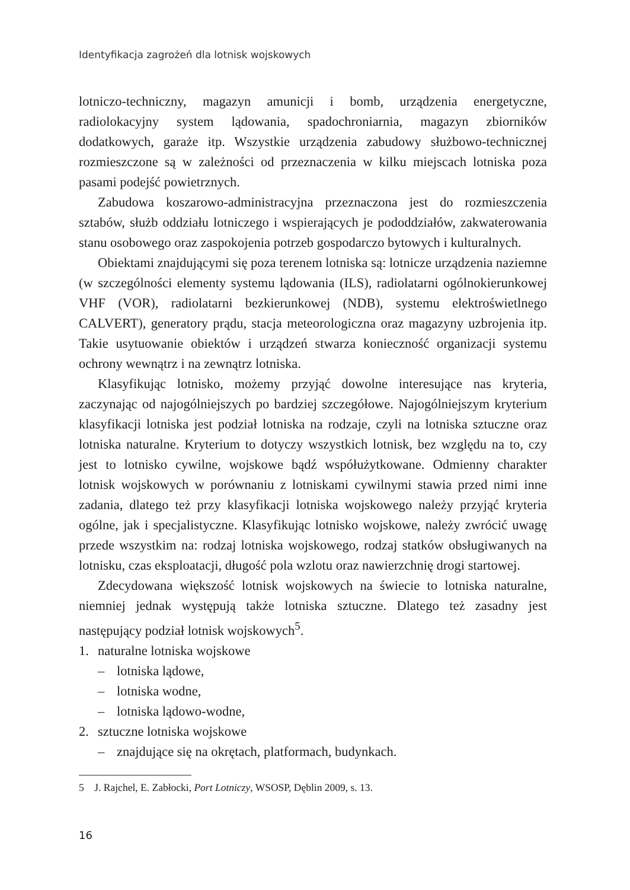Identyfikacja zagrożeń dla lotnisk wojskowych
lotniczo-techniczny, magazyn amunicji i bomb, urządzenia energetyczne, radiolokacyjny system lądowania, spadochroniarnia, magazyn zbiorników dodatkowych, garaże itp. Wszystkie urządzenia zabudowy służbowo-technicznej rozmieszczone są w zależności od przeznaczenia w kilku miejscach lotniska poza pasami podejść powietrznych.
Zabudowa koszarowo-administracyjna przeznaczona jest do rozmieszczenia sztabów, służb oddziału lotniczego i wspierających je pododdziałów, zakwaterowania stanu osobowego oraz zaspokojenia potrzeb gospodarczo bytowych i kulturalnych.
Obiektami znajdującymi się poza terenem lotniska są: lotnicze urządzenia naziemne (w szczególności elementy systemu lądowania (ILS), radiolatarni ogólnokierunkowej VHF (VOR), radiolatarni bezkierunkowej (NDB), systemu elektroświetlnego CALVERT), generatory prądu, stacja meteorologiczna oraz magazyny uzbrojenia itp. Takie usytuowanie obiektów i urządzeń stwarza konieczność organizacji systemu ochrony wewnątrz i na zewnątrz lotniska.
Klasyfikując lotnisko, możemy przyjąć dowolne interesujące nas kryteria, zaczynając od najogólniejszych po bardziej szczegółowe. Najogólniejszym kryterium klasyfikacji lotniska jest podział lotniska na rodzaje, czyli na lotniska sztuczne oraz lotniska naturalne. Kryterium to dotyczy wszystkich lotnisk, bez względu na to, czy jest to lotnisko cywilne, wojskowe bądź współużytkowane. Odmienny charakter lotnisk wojskowych w porównaniu z lotniskami cywilnymi stawia przed nimi inne zadania, dlatego też przy klasyfikacji lotniska wojskowego należy przyjąć kryteria ogólne, jak i specjalistyczne. Klasyfikując lotnisko wojskowe, należy zwrócić uwagę przede wszystkim na: rodzaj lotniska wojskowego, rodzaj statków obsługiwanych na lotnisku, czas eksploatacji, długość pola wzlotu oraz nawierzchnię drogi startowej.
Zdecydowana większość lotnisk wojskowych na świecie to lotniska naturalne, niemniej jednak występują także lotniska sztuczne. Dlatego też zasadny jest następujący podział lotnisk wojskowych<sup>5</sup>.
1. naturalne lotniska wojskowe
– lotniska lądowe,
– lotniska wodne,
– lotniska lądowo-wodne,
2. sztuczne lotniska wojskowe
– znajdujące się na okrętach, platformach, budynkach.
5 J. Rajchel, E. Zabłocki, Port Lotniczy, WSOSP, Dęblin 2009, s. 13.
16